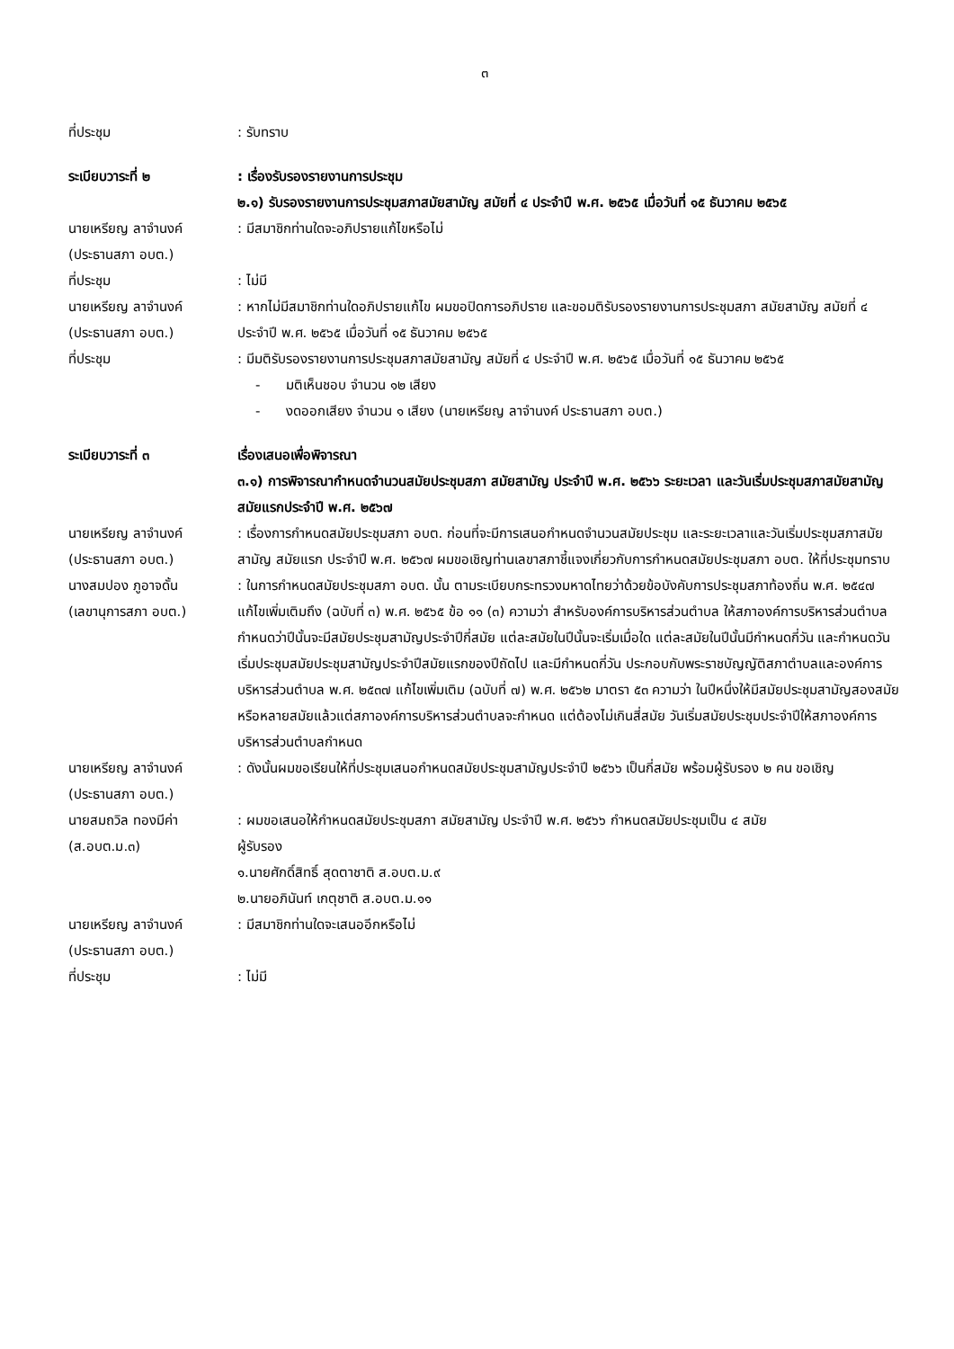๓
ที่ประชุม : รับทราบ
ระเบียบวาระที่ ๒ : เรื่องรับรองรายงานการประชุม
๒.๑) รับรองรายงานการประชุมสภาสมัยสามัญ สมัยที่ ๔ ประจำปี พ.ศ. ๒๕๖๕ เมื่อวันที่ ๑๕ ธันวาคม ๒๕๖๕
นายเหรียญ ลาจำนงค์
(ประธานสภา อบต.)
: มีสมาชิกท่านใดจะอภิปรายแก้ไขหรือไม่
ที่ประชุม : ไม่มี
นายเหรียญ ลาจำนงค์
(ประธานสภา อบต.)
: หากไม่มีสมาชิกท่านใดอภิปรายแก้ไข ผมขอปิดการอภิปราย และขอมติรับรองรายงานการประชุมสภา สมัยสามัญ สมัยที่ ๔ ประจำปี พ.ศ. ๒๕๖๕ เมื่อวันที่ ๑๕ ธันวาคม ๒๕๖๕
ที่ประชุม : มีมติรับรองรายงานการประชุมสภาสมัยสามัญ สมัยที่ ๔ ประจำปี พ.ศ. ๒๕๖๕ เมื่อวันที่ ๑๕ ธันวาคม ๒๕๖๕
- มติเห็นชอบ จำนวน ๑๒ เสียง
- งดออกเสียง จำนวน ๑ เสียง (นายเหรียญ ลาจำนงค์ ประธานสภา อบต.)
ระเบียบวาระที่ ๓ เรื่องเสนอเพื่อพิจารณา
๓.๑) การพิจารณากำหนดจำนวนสมัยประชุมสภา สมัยสามัญ ประจำปี พ.ศ. ๒๕๖๖ ระยะเวลา และวันเริ่มประชุมสภาสมัยสามัญ สมัยแรกประจำปี พ.ศ. ๒๕๖๗
นายเหรียญ ลาจำนงค์
(ประธานสภา อบต.)
: เรื่องการกำหนดสมัยประชุมสภา อบต. ก่อนที่จะมีการเสนอกำหนดจำนวนสมัยประชุม และระยะเวลาและวันเริ่มประชุมสภาสมัยสามัญ สมัยแรก ประจำปี พ.ศ. ๒๕๖๗ ผมขอเชิญท่านเลขาสภาชี้แจงเกี่ยวกับการกำหนดสมัยประชุมสภา อบต. ให้ที่ประชุมทราบ
นางสมปอง ภูอาจดั้น
(เลขานุการสภา อบต.)
: ในการกำหนดสมัยประชุมสภา อบต. นั้น ตามระเบียบกระทรวงมหาดไทยว่าด้วยข้อบังคับการประชุมสภาท้องถิ่น พ.ศ. ๒๕๔๗ แก้ไขเพิ่มเติมถึง (ฉบับที่ ๓) พ.ศ. ๒๕๖๕ ข้อ ๑๑ (๓) ความว่า สำหรับองค์การบริหารส่วนตำบล ให้สภาองค์การบริหารส่วนตำบลกำหนดว่าปีนั้นจะมีสมัยประชุมสามัญประจำปีกี่สมัย แต่ละสมัยในปีนั้นจะเริ่มเมื่อใด แต่ละสมัยในปีนั้นมีกำหนดกี่วัน และกำหนดวันเริ่มประชุมสมัยประชุมสามัญประจำปีสมัยแรกของปีถัดไป และมีกำหนดกี่วัน ประกอบกับพระราชบัญญัติสภาตำบลและองค์การบริหารส่วนตำบล พ.ศ. ๒๕๓๗ แก้ไขเพิ่มเติม (ฉบับที่ ๗) พ.ศ. ๒๕๖๒ มาตรา ๕๓ ความว่า ในปีหนึ่งให้มีสมัยประชุมสามัญสองสมัยหรือหลายสมัยแล้วแต่สภาองค์การบริหารส่วนตำบลจะกำหนด แต่ต้องไม่เกินสี่สมัย วันเริ่มสมัยประชุมประจำปีให้สภาองค์การบริหารส่วนตำบลกำหนด
นายเหรียญ ลาจำนงค์
(ประธานสภา อบต.)
: ดังนั้นผมขอเรียนให้ที่ประชุมเสนอกำหนดสมัยประชุมสามัญประจำปี ๒๕๖๖ เป็นกี่สมัย พร้อมผู้รับรอง ๒ คน ขอเชิญ
นายสมถวิล ทองมีค่า
(ส.อบต.ม.๓)
: ผมขอเสนอให้กำหนดสมัยประชุมสภา สมัยสามัญ ประจำปี พ.ศ. ๒๕๖๖ กำหนดสมัยประชุมเป็น ๔ สมัย
ผู้รับรอง
๑.นายศักดิ์สิทธิ์ สุดตาชาติ ส.อบต.ม.๙
๒.นายอภินันท์ เกตุชาติ ส.อบต.ม.๑๑
นายเหรียญ ลาจำนงค์
(ประธานสภา อบต.)
: มีสมาชิกท่านใดจะเสนออีกหรือไม่
ที่ประชุม : ไม่มี